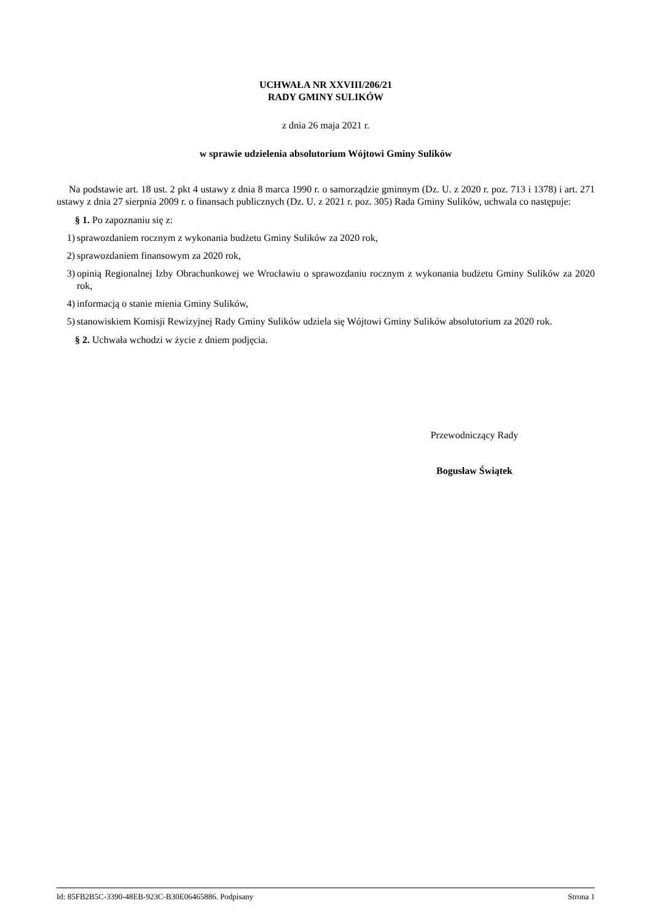UCHWAŁA NR XXVIII/206/21
RADY GMINY SULIKÓW
z dnia 26 maja 2021 r.
w sprawie udzielenia absolutorium Wójtowi Gminy Sulików
Na podstawie art. 18 ust. 2 pkt 4 ustawy z dnia 8 marca 1990 r. o samorządzie gminnym (Dz. U. z 2020 r. poz. 713 i 1378) i art. 271 ustawy z dnia 27 sierpnia 2009 r. o finansach publicznych (Dz. U. z 2021 r. poz. 305) Rada Gminy Sulików, uchwala co następuje:
§ 1. Po zapoznaniu się z:
1) sprawozdaniem rocznym z wykonania budżetu Gminy Sulików za 2020 rok,
2) sprawozdaniem finansowym za 2020 rok,
3) opinią Regionalnej Izby Obrachunkowej we Wrocławiu o sprawozdaniu rocznym z wykonania budżetu Gminy Sulików za 2020 rok,
4) informacją o stanie mienia Gminy Sulików,
5) stanowiskiem Komisji Rewizyjnej Rady Gminy Sulików udziela się Wójtowi Gminy Sulików absolutorium za 2020 rok.
§ 2. Uchwała wchodzi w życie z dniem podjęcia.
Przewodniczący Rady
Bogusław Świątek
Id: 85FB2B5C-3390-48EB-923C-B30E06465886. Podpisany Strona 1